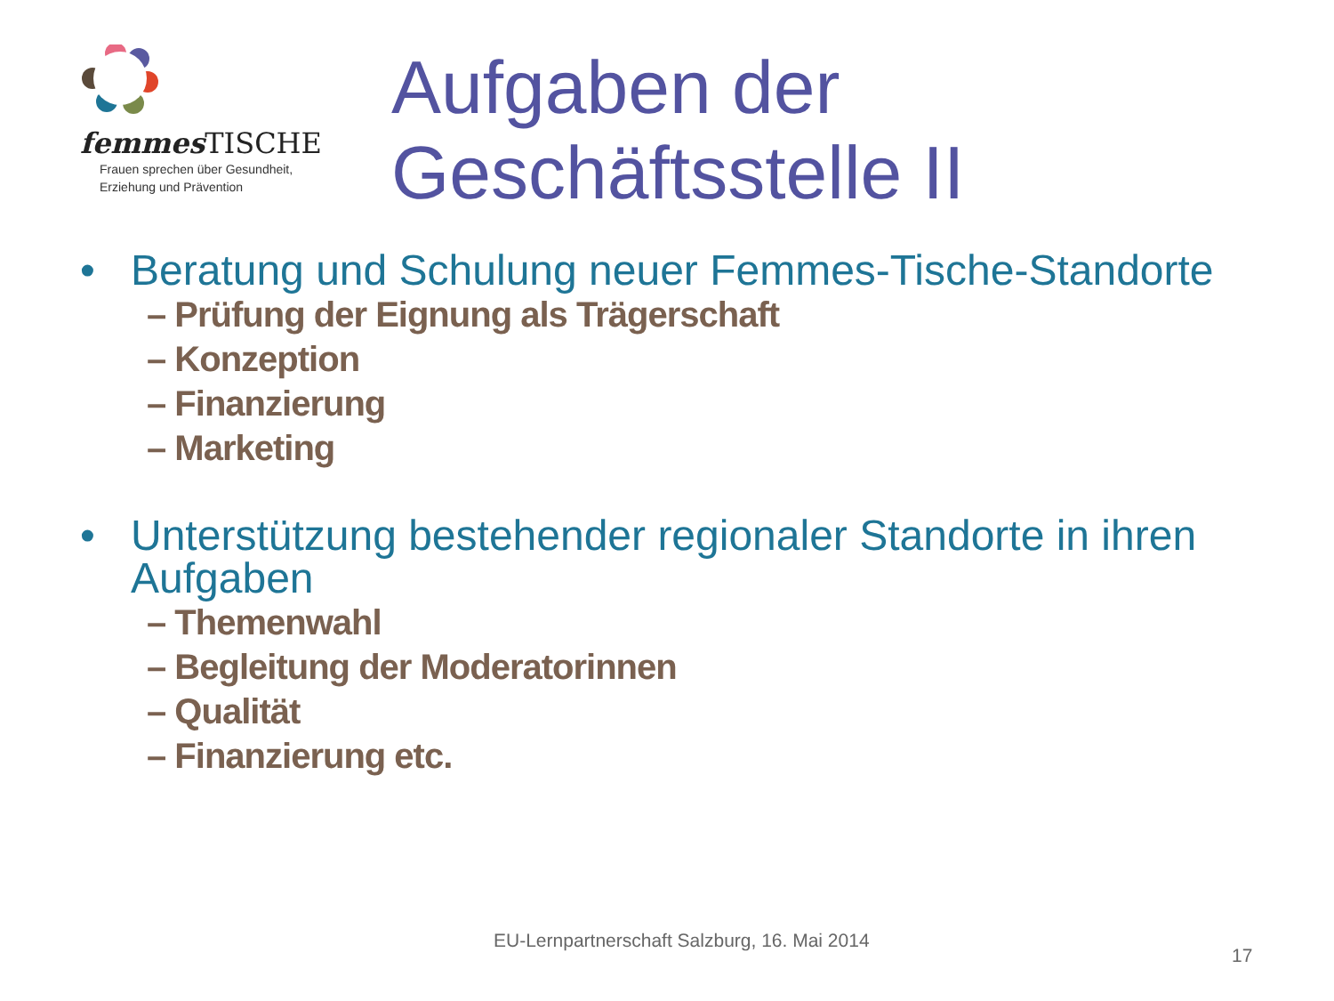femmes TISCHE
Frauen sprechen über Gesundheit,
Erziehung und Prävention
Aufgaben der
Geschäftsstelle II
• Beratung und Schulung neuer Femmes-Tische-Standorte
– Prüfung der Eignung als Trägerschaft
– Konzeption
– Finanzierung
– Marketing
• Unterstützung bestehender regionaler Standorte in ihren Aufgaben
– Themenwahl
– Begleitung der Moderatorinnen
– Qualität
– Finanzierung etc.
EU-Lernpartnerschaft Salzburg, 16. Mai 2014
17